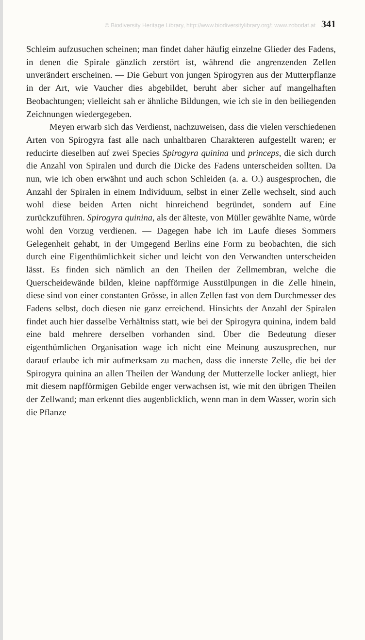© Biodiversity Heritage Library, http://www.biodiversitylibrary.org/; www.zobodat.at 341
Schleim aufzusuchen scheinen; man findet daher häufig einzelne Glieder des Fadens, in denen die Spirale gänzlich zerstört ist, während die angrenzenden Zellen unverändert erscheinen. — Die Geburt von jungen Spirogyren aus der Mutterpflanze in der Art, wie Vaucher dies abgebildet, beruht aber sicher auf mangelhaften Beobachtungen; vielleicht sah er ähnliche Bildungen, wie ich sie in den beiliegenden Zeichnungen wiedergegeben.
Meyen erwarb sich das Verdienst, nachzuweisen, dass die vielen verschiedenen Arten von Spirogyra fast alle nach unhaltbaren Charakteren aufgestellt waren; er reducirte dieselben auf zwei Species Spirogyra quinina und princeps, die sich durch die Anzahl von Spiralen und durch die Dicke des Fadens unterscheiden sollten. Da nun, wie ich oben erwähnt und auch schon Schleiden (a. a. O.) ausgesprochen, die Anzahl der Spiralen in einem Individuum, selbst in einer Zelle wechselt, sind auch wohl diese beiden Arten nicht hinreichend begründet, sondern auf Eine zurückzuführen. Spirogyra quinina, als der älteste, von Müller gewählte Name, würde wohl den Vorzug verdienen. — Dagegen habe ich im Laufe dieses Sommers Gelegenheit gehabt, in der Umgegend Berlins eine Form zu beobachten, die sich durch eine Eigenthümlichkeit sicher und leicht von den Verwandten unterscheiden lässt. Es finden sich nämlich an den Theilen der Zellmembran, welche die Querscheidewände bilden, kleine napfförmige Ausstülpungen in die Zelle hinein, diese sind von einer constanten Grösse, in allen Zellen fast von dem Durchmesser des Fadens selbst, doch diesen nie ganz erreichend. Hinsichts der Anzahl der Spiralen findet auch hier dasselbe Verhältniss statt, wie bei der Spirogyra quinina, indem bald eine bald mehrere derselben vorhanden sind. Über die Bedeutung dieser eigenthümlichen Organisation wage ich nicht eine Meinung auszusprechen, nur darauf erlaube ich mir aufmerksam zu machen, dass die innerste Zelle, die bei der Spirogyra quinina an allen Theilen der Wandung der Mutterzelle locker anliegt, hier mit diesem napfförmigen Gebilde enger verwachsen ist, wie mit den übrigen Theilen der Zellwand; man erkennt dies augenblicklich, wenn man in dem Wasser, worin sich die Pflanze